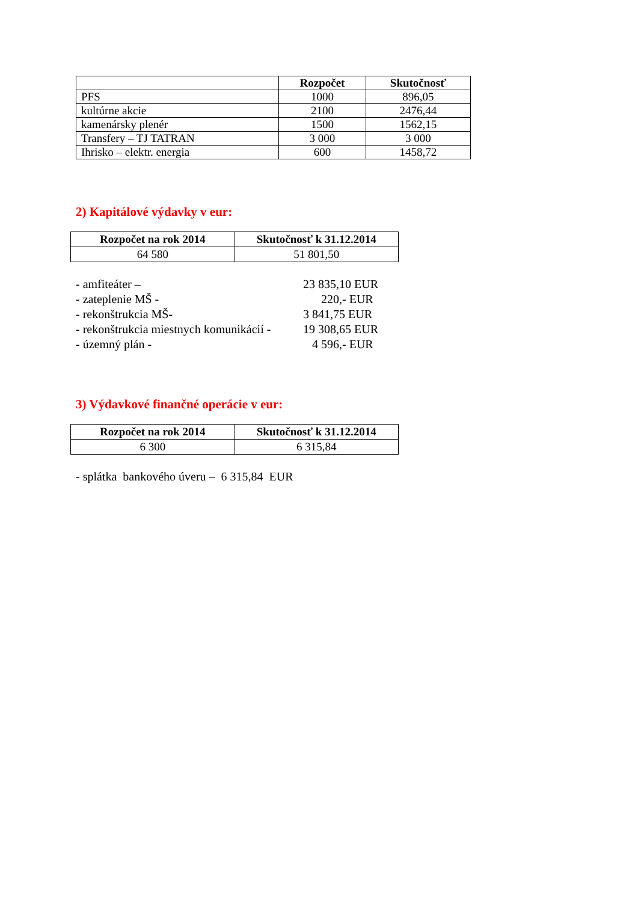| | Rozpočet | Skutočnosť |
| --- | --- | --- |
| PFS | 1000 | 896,05 |
| kultúrne akcie | 2100 | 2476,44 |
| kamenársky plenér | 1500 | 1562,15 |
| Transfery – TJ TATRAN | 3 000 | 3 000 |
| Ihrisko – elektr. energia | 600 | 1458,72 |
2) Kapitálové výdavky v eur:
| Rozpočet na rok 2014 | Skutočnosť k 31.12.2014 |
| --- | --- |
| 64 580 | 51 801,50 |
- amfiteáter – 23 835,10 EUR
- zateplenie MŠ - 220,- EUR
- rekonštrukcia MŠ- 3 841,75 EUR
- rekonštrukcia miestnych komunikácií - 19 308,65 EUR
- územný plán - 4 596,- EUR
3) Výdavkové finančné operácie v eur:
| Rozpočet na rok 2014 | Skutočnosť k 31.12.2014 |
| --- | --- |
| 6 300 | 6 315,84 |
- splátka bankového úveru – 6 315,84 EUR